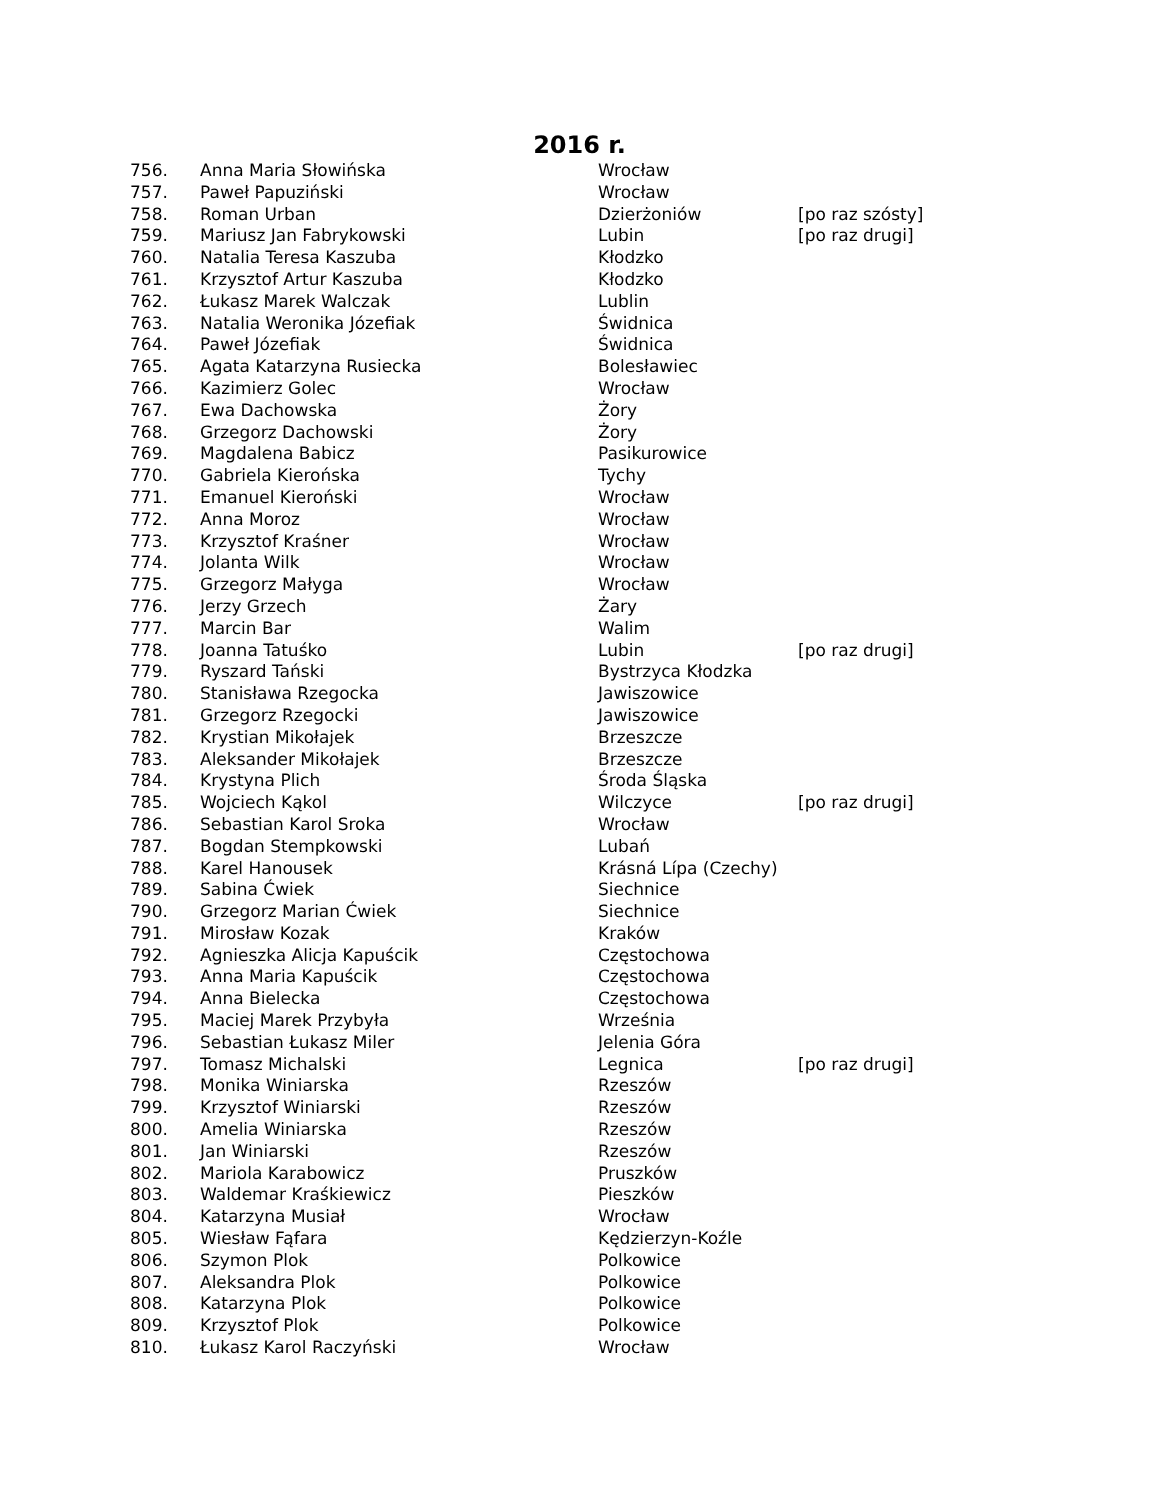2016 r.
| 756. | Anna Maria Słowińska | Wrocław | |
| 757. | Paweł Papuziński | Wrocław | |
| 758. | Roman Urban | Dzierżoniów | [po raz szósty] |
| 759. | Mariusz Jan Fabrykowski | Lubin | [po raz drugi] |
| 760. | Natalia Teresa Kaszuba | Kłodzko | |
| 761. | Krzysztof Artur Kaszuba | Kłodzko | |
| 762. | Łukasz Marek Walczak | Lublin | |
| 763. | Natalia Weronika Józefiak | Świdnica | |
| 764. | Paweł Józefiak | Świdnica | |
| 765. | Agata Katarzyna Rusiecka | Bolesławiec | |
| 766. | Kazimierz Golec | Wrocław | |
| 767. | Ewa Dachowska | Żory | |
| 768. | Grzegorz Dachowski | Żory | |
| 769. | Magdalena Babicz | Pasikurowice | |
| 770. | Gabriela Kierońska | Tychy | |
| 771. | Emanuel Kieroński | Wrocław | |
| 772. | Anna Moroz | Wrocław | |
| 773. | Krzysztof Kraśner | Wrocław | |
| 774. | Jolanta Wilk | Wrocław | |
| 775. | Grzegorz Małyga | Wrocław | |
| 776. | Jerzy Grzech | Żary | |
| 777. | Marcin Bar | Walim | |
| 778. | Joanna Tatuśko | Lubin | [po raz drugi] |
| 779. | Ryszard Tański | Bystrzyca Kłodzka | |
| 780. | Stanisława Rzegocka | Jawiszowice | |
| 781. | Grzegorz Rzegocki | Jawiszowice | |
| 782. | Krystian Mikołajek | Brzeszcze | |
| 783. | Aleksander Mikołajek | Brzeszcze | |
| 784. | Krystyna Plich | Środa Śląska | |
| 785. | Wojciech Kąkol | Wilczyce | [po raz drugi] |
| 786. | Sebastian Karol Sroka | Wrocław | |
| 787. | Bogdan Stempkowski | Lubań | |
| 788. | Karel Hanousek | Krásná Lípa (Czechy) | |
| 789. | Sabina Ćwiek | Siechnice | |
| 790. | Grzegorz Marian Ćwiek | Siechnice | |
| 791. | Mirosław Kozak | Kraków | |
| 792. | Agnieszka Alicja Kapuścik | Częstochowa | |
| 793. | Anna Maria Kapuścik | Częstochowa | |
| 794. | Anna Bielecka | Częstochowa | |
| 795. | Maciej Marek Przybyła | Września | |
| 796. | Sebastian Łukasz Miler | Jelenia Góra | |
| 797. | Tomasz Michalski | Legnica | [po raz drugi] |
| 798. | Monika Winiarska | Rzeszów | |
| 799. | Krzysztof Winiarski | Rzeszów | |
| 800. | Amelia Winiarska | Rzeszów | |
| 801. | Jan Winiarski | Rzeszów | |
| 802. | Mariola Karabowicz | Pruszków | |
| 803. | Waldemar Kraśkiewicz | Pieszków | |
| 804. | Katarzyna Musiał | Wrocław | |
| 805. | Wiesław Fąfara | Kędzierzyn-Koźle | |
| 806. | Szymon Plok | Polkowice | |
| 807. | Aleksandra Plok | Polkowice | |
| 808. | Katarzyna Plok | Polkowice | |
| 809. | Krzysztof Plok | Polkowice | |
| 810. | Łukasz Karol Raczyński | Wrocław | |